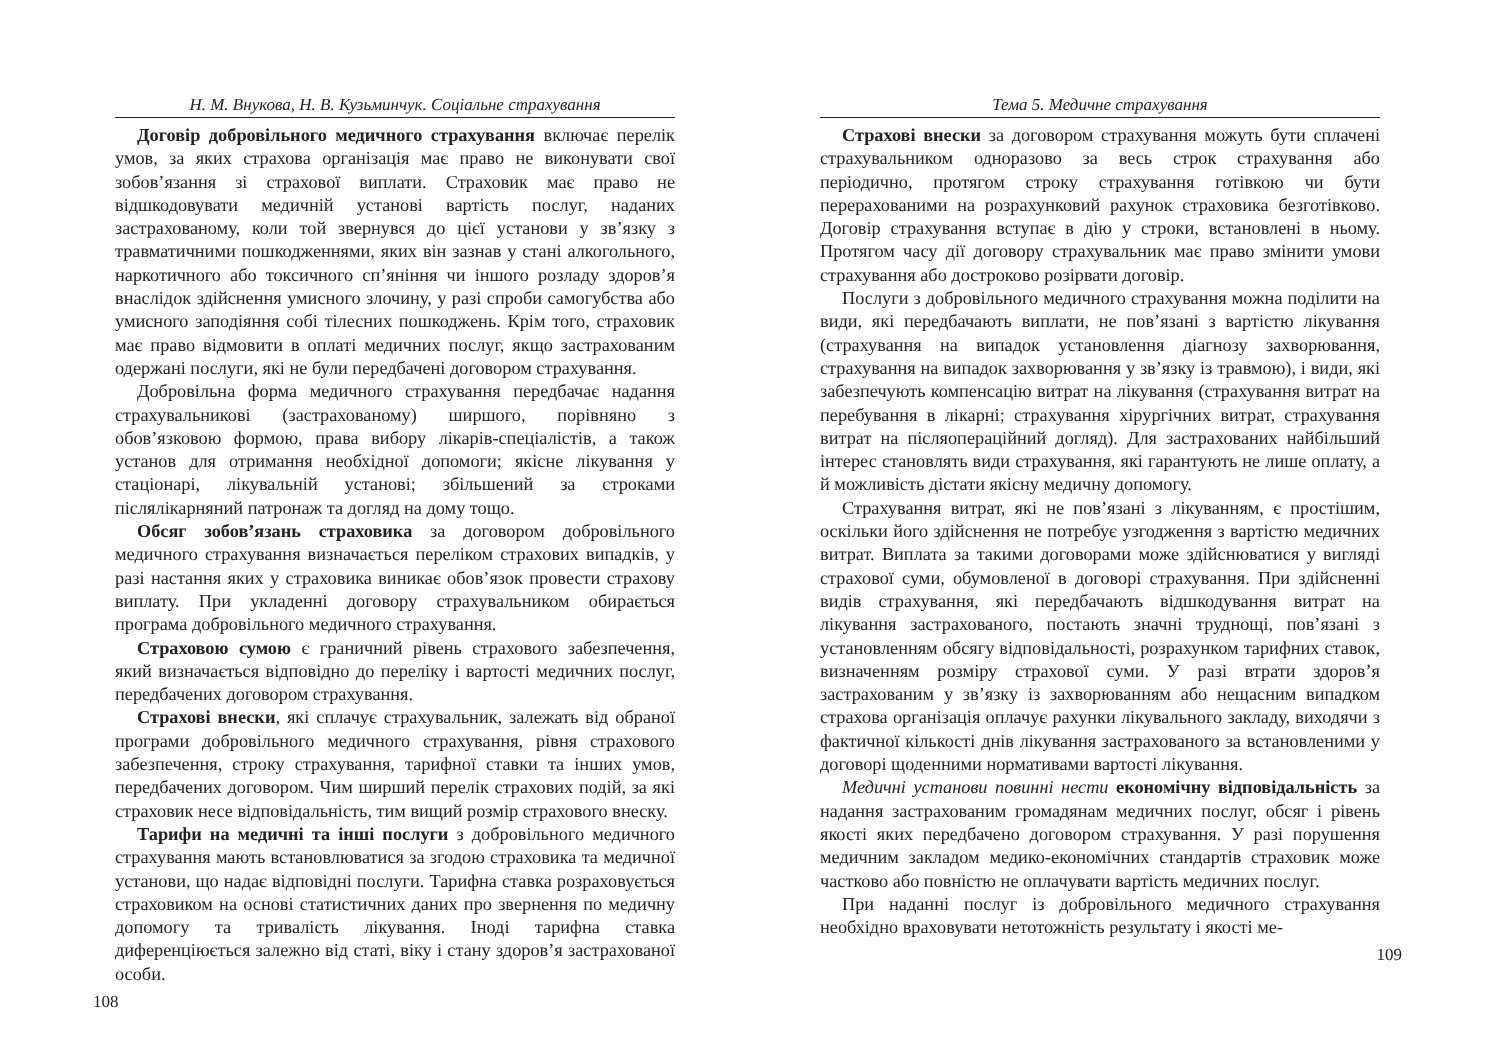Н. М. Внукова, Н. В. Кузьминчук. Соціальне страхування
Договір добровільного медичного страхування включає перелік умов, за яких страхова організація має право не виконувати свої зобов’язання зі страхової виплати. Страховик має право не відшкодовувати медичній установі вартість послуг, наданих застрахованому, коли той звернувся до цієї установи у зв’язку з травматичними пошкодженнями, яких він зазнав у стані алкогольного, наркотичного або токсичного сп’яніння чи іншого розладу здоров’я внаслідок здійснення умисного злочину, у разі спроби самогубства або умисного заподіяння собі тілесних пошкоджень. Крім того, страховик має право відмовити в оплаті медичних послуг, якщо застрахованим одержані послуги, які не були передбачені договором страхування.
Добровільна форма медичного страхування передбачає надання страхувальникові (застрахованому) ширшого, порівняно з обов’язковою формою, права вибору лікарів-спеціалістів, а також установ для отримання необхідної допомоги; якісне лікування у стаціонарі, лікувальній установі; збільшений за строками післялікарняний патронаж та догляд на дому тощо.
Обсяг зобов’язань страховика за договором добровільного медичного страхування визначається переліком страхових випадків, у разі настання яких у страховика виникає обов’язок провести страхову виплату. При укладенні договору страхувальником обирається програма добровільного медичного страхування.
Страховою сумою є граничний рівень страхового забезпечення, який визначається відповідно до переліку і вартості медичних послуг, передбачених договором страхування.
Страхові внески, які сплачує страхувальник, залежать від обраної програми добровільного медичного страхування, рівня страхового забезпечення, строку страхування, тарифної ставки та інших умов, передбачених договором. Чим ширший перелік страхових подій, за які страховик несе відповідальність, тим вищий розмір страхового внеску.
Тарифи на медичні та інші послуги з добровільного медичного страхування мають встановлюватися за згодою страховика та медичної установи, що надає відповідні послуги. Тарифна ставка розраховується страховиком на основі статистичних даних про звернення по медичну допомогу та тривалість лікування. Іноді тарифна ставка диференціюється залежно від статі, віку і стану здоров’я застрахованої особи.
108
Тема 5. Медичне страхування
Страхові внески за договором страхування можуть бути сплачені страхувальником одноразово за весь строк страхування або періодично, протягом строку страхування готівкою чи бути перерахованими на розрахунковий рахунок страховика безготівково. Договір страхування вступає в дію у строки, встановлені в ньому. Протягом часу дії договору страхувальник має право змінити умови страхування або достроково розірвати договір.
Послуги з добровільного медичного страхування можна поділити на види, які передбачають виплати, не пов’язані з вартістю лікування (страхування на випадок установлення діагнозу захворювання, страхування на випадок захворювання у зв’язку із травмою), і види, які забезпечують компенсацію витрат на лікування (страхування витрат на перебування в лікарні; страхування хірургічних витрат, страхування витрат на післяопераційний догляд). Для застрахованих найбільший інтерес становлять види страхування, які гарантують не лише оплату, а й можливість дістати якісну медичну допомогу.
Страхування витрат, які не пов’язані з лікуванням, є простішим, оскільки його здійснення не потребує узгодження з вартістю медичних витрат. Виплата за такими договорами може здійснюватися у вигляді страхової суми, обумовленої в договорі страхування. При здійсненні видів страхування, які передбачають відшкодування витрат на лікування застрахованого, постають значні труднощі, пов’язані з установленням обсягу відповідальності, розрахунком тарифних ставок, визначенням розміру страхової суми. У разі втрати здоров’я застрахованим у зв’язку із захворюванням або нещасним випадком страхова організація оплачує рахунки лікувального закладу, виходячи з фактичної кількості днів лікування застрахованого за встановленими у договорі щоденними нормативами вартості лікування.
Медичні установи повинні нести економічну відповідальність за надання застрахованим громадянам медичних послуг, обсяг і рівень якості яких передбачено договором страхування. У разі порушення медичним закладом медико-економічних стандартів страховик може частково або повністю не оплачувати вартість медичних послуг.
При наданні послуг із добровільного медичного страхування необхідно враховувати нетотожність результату і якості ме-
109